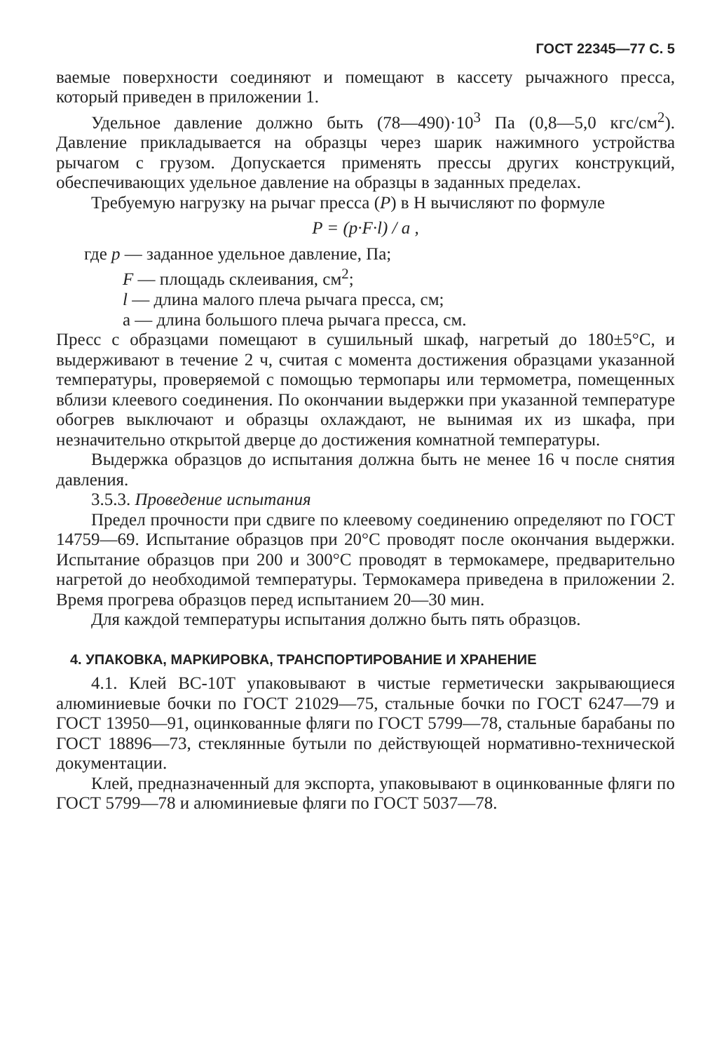ГОСТ 22345—77 С. 5
ваемые поверхности соединяют и помещают в кассету рычажного пресса, который приведен в приложении 1.
Удельное давление должно быть (78—490)·10<sup>3</sup> Па (0,8—5,0 кгс/см<sup>2</sup>). Давление прикладывается на образцы через шарик нажимного устройства рычагом с грузом. Допускается применять прессы других конструкций, обеспечивающих удельное давление на образцы в заданных пределах.
Требуемую нагрузку на рычаг пресса (P) в Н вычисляют по формуле
P = (p·F·l) / a ,
где p — заданное удельное давление, Па;
F — площадь склеивания, см<sup>2</sup>;
l — длина малого плеча рычага пресса, см;
a — длина большого плеча рычага пресса, см.
Пресс с образцами помещают в сушильный шкаф, нагретый до 180±5°С, и выдерживают в течение 2 ч, считая с момента достижения образцами указанной температуры, проверяемой с помощью термопары или термометра, помещенных вблизи клеевого соединения. По окончании выдержки при указанной температуре обогрев выключают и образцы охлаждают, не вынимая их из шкафа, при незначительно открытой дверце до достижения комнатной температуры.
Выдержка образцов до испытания должна быть не менее 16 ч после снятия давления.
3.5.3. Проведение испытания
Предел прочности при сдвиге по клеевому соединению определяют по ГОСТ 14759—69. Испытание образцов при 20°С проводят после окончания выдержки. Испытание образцов при 200 и 300°С проводят в термокамере, предварительно нагретой до необходимой температуры. Термокамера приведена в приложении 2. Время прогрева образцов перед испытанием 20—30 мин.
Для каждой температуры испытания должно быть пять образцов.
4. УПАКОВКА, МАРКИРОВКА, ТРАНСПОРТИРОВАНИЕ И ХРАНЕНИЕ
4.1. Клей ВС-10Т упаковывают в чистые герметически закрывающиеся алюминиевые бочки по ГОСТ 21029—75, стальные бочки по ГОСТ 6247—79 и ГОСТ 13950—91, оцинкованные фляги по ГОСТ 5799—78, стальные барабаны по ГОСТ 18896—73, стеклянные бутыли по действующей нормативно-технической документации.
Клей, предназначенный для экспорта, упаковывают в оцинкованные фляги по ГОСТ 5799—78 и алюминиевые фляги по ГОСТ 5037—78.